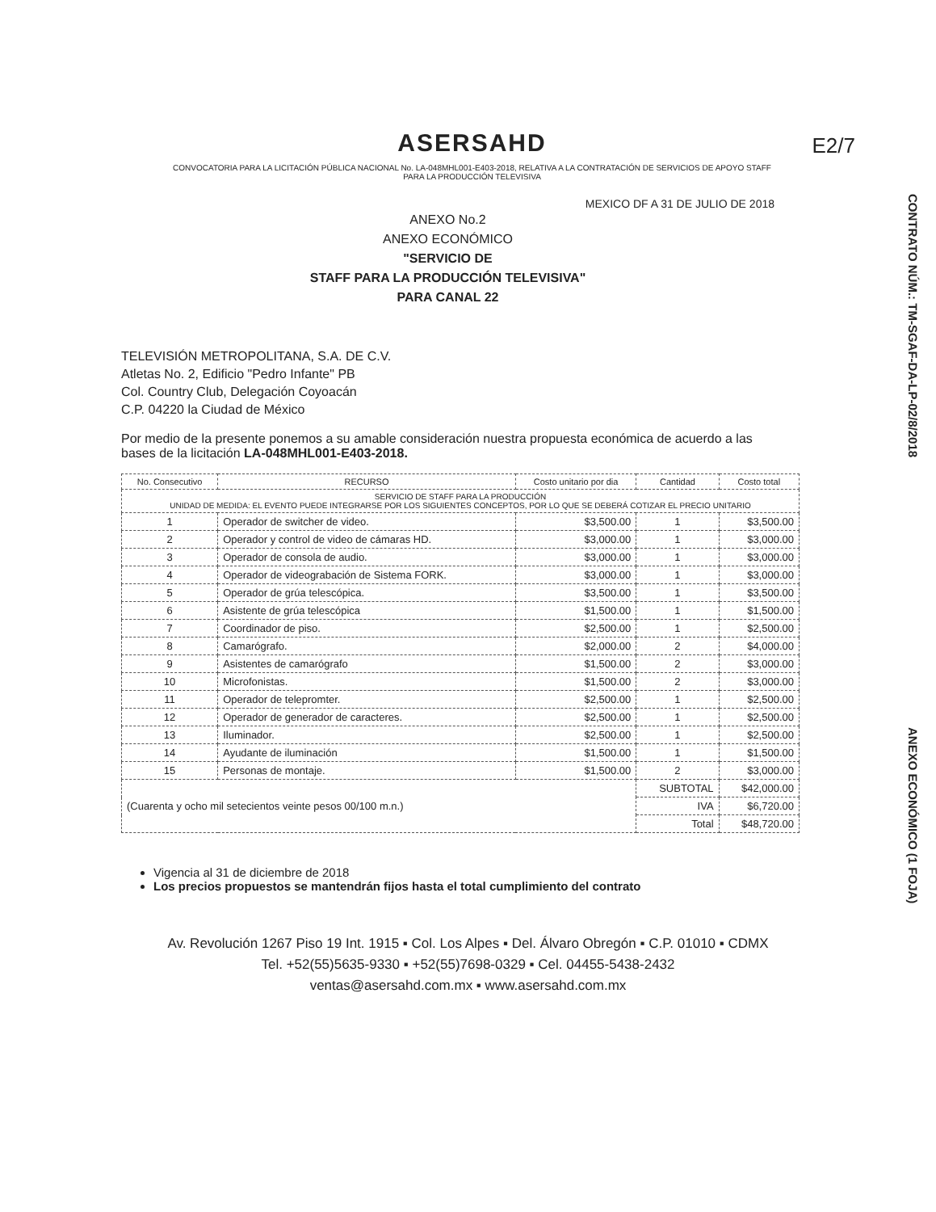CONTRATO NÚM.: TM-SGAF-DA-LP-02/8/2018
ANEXO ECONÓMICO (1 FOJA)
E2/7
ASERSAHD
CONVOCATORIA PARA LA LICITACIÓN PÚBLICA NACIONAL No. LA-048MHL001-E403-2018, RELATIVA A LA CONTRATACIÓN DE SERVICIOS DE APOYO STAFF PARA LA PRODUCCIÓN TELEVISIVA
MEXICO DF A 31 DE JULIO DE 2018
ANEXO No.2
ANEXO ECONÓMICO
"SERVICIO DE
STAFF PARA LA PRODUCCIÓN TELEVISIVA"
PARA CANAL 22
TELEVISIÓN METROPOLITANA, S.A. DE C.V.
Atletas No. 2, Edificio "Pedro Infante" PB
Col. Country Club, Delegación Coyoacán
C.P. 04220 la Ciudad de México
Por medio de la presente ponemos a su amable consideración nuestra propuesta económica de acuerdo a las bases de la licitación LA-048MHL001-E403-2018.
| No. Consecutivo | RECURSO | Costo unitario por dia | Cantidad | Costo total |
| --- | --- | --- | --- | --- |
| SERVICIO DE STAFF PARA LA PRODUCCIÓN UNIDAD DE MEDIDA: EL EVENTO PUEDE INTEGRARSE POR LOS SIGUIENTES CONCEPTOS, POR LO QUE SE DEBERÁ COTIZAR EL PRECIO UNITARIO | | | | |
| 1 | Operador de switcher de video. | $3,500.00 | 1 | $3,500.00 |
| 2 | Operador y control de video de cámaras HD. | $3,000.00 | 1 | $3,000.00 |
| 3 | Operador de consola de audio. | $3,000.00 | 1 | $3,000.00 |
| 4 | Operador de videograbación de Sistema FORK. | $3,000.00 | 1 | $3,000.00 |
| 5 | Operador de grúa telescópica. | $3,500.00 | 1 | $3,500.00 |
| 6 | Asistente de grúa telescópica | $1,500.00 | 1 | $1,500.00 |
| 7 | Coordinador de piso. | $2,500.00 | 1 | $2,500.00 |
| 8 | Camarógrafo. | $2,000.00 | 2 | $4,000.00 |
| 9 | Asistentes de camarógrafo | $1,500.00 | 2 | $3,000.00 |
| 10 | Microfonistas. | $1,500.00 | 2 | $3,000.00 |
| 11 | Operador de telepromter. | $2,500.00 | 1 | $2,500.00 |
| 12 | Operador de generador de caracteres. | $2,500.00 | 1 | $2,500.00 |
| 13 | Iluminador. | $2,500.00 | 1 | $2,500.00 |
| 14 | Ayudante de iluminación | $1,500.00 | 1 | $1,500.00 |
| 15 | Personas de montaje. | $1,500.00 | 2 | $3,000.00 |
| (Cuarenta y ocho mil setecientos veinte pesos 00/100 m.n.) | | | SUBTOTAL | $42,000.00 |
| | | | IVA | $6,720.00 |
| | | | Total | $48,720.00 |
Vigencia al 31 de diciembre de 2018
Los precios propuestos se mantendrán fijos hasta el total cumplimiento del contrato
Av. Revolución 1267 Piso 19 Int. 1915 ▪ Col. Los Alpes ▪ Del. Álvaro Obregón ▪ C.P. 01010 ▪ CDMX
Tel. +52(55)5635-9330 ▪ +52(55)7698-0329 ▪ Cel. 04455-5438-2432
ventas@asersahd.com.mx ▪ www.asersahd.com.mx